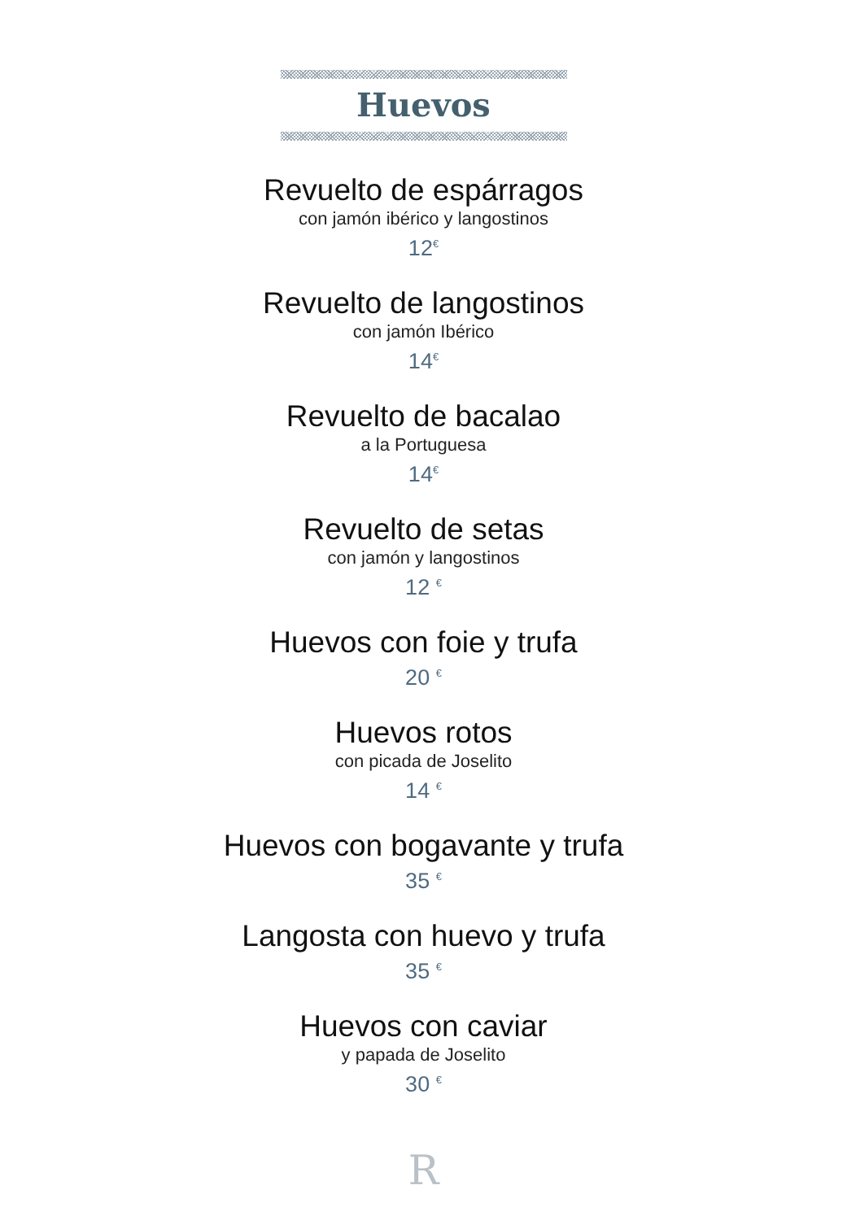Huevos
Revuelto de espárragos
con jamón ibérico y langostinos
12<sup>€</sup>
Revuelto de langostinos
con jamón Ibérico
14<sup>€</sup>
Revuelto de bacalao
a la Portuguesa
14<sup>€</sup>
Revuelto de setas
con jamón y langostinos
12 <sup>€</sup>
Huevos con foie y trufa
20 <sup>€</sup>
Huevos rotos
con picada de Joselito
14 <sup>€</sup>
Huevos con bogavante y trufa
35 <sup>€</sup>
Langosta con huevo y trufa
35 <sup>€</sup>
Huevos con caviar
y papada de Joselito
30 <sup>€</sup>
R